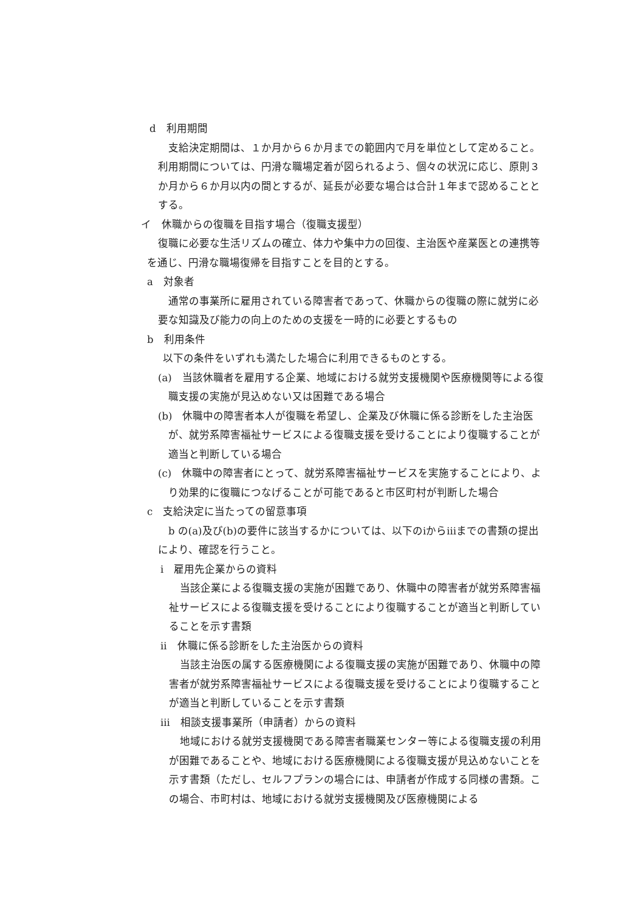d　利用期間
支給決定期間は、１か月から６か月までの範囲内で月を単位として定めること。利用期間については、円滑な職場定着が図られるよう、個々の状況に応じ、原則３か月から６か月以内の間とするが、延長が必要な場合は合計１年まで認めることとする。
イ　休職からの復職を目指す場合（復職支援型）
復職に必要な生活リズムの確立、体力や集中力の回復、主治医や産業医との連携等を通じ、円滑な職場復帰を目指すことを目的とする。
a　対象者
通常の事業所に雇用されている障害者であって、休職からの復職の際に就労に必要な知識及び能力の向上のための支援を一時的に必要とするもの
b　利用条件
以下の条件をいずれも満たした場合に利用できるものとする。
(a)　当該休職者を雇用する企業、地域における就労支援機関や医療機関等による復職支援の実施が見込めない又は困難である場合
(b)　休職中の障害者本人が復職を希望し、企業及び休職に係る診断をした主治医が、就労系障害福祉サービスによる復職支援を受けることにより復職することが適当と判断している場合
(c)　休職中の障害者にとって、就労系障害福祉サービスを実施することにより、より効果的に復職につなげることが可能であると市区町村が判断した場合
c　支給決定に当たっての留意事項
b の(a)及び(b)の要件に該当するかについては、以下のⅰからⅲまでの書類の提出により、確認を行うこと。
ⅰ　雇用先企業からの資料
当該企業による復職支援の実施が困難であり、休職中の障害者が就労系障害福祉サービスによる復職支援を受けることにより復職することが適当と判断していることを示す書類
ⅱ　休職に係る診断をした主治医からの資料
当該主治医の属する医療機関による復職支援の実施が困難であり、休職中の障害者が就労系障害福祉サービスによる復職支援を受けることにより復職することが適当と判断していることを示す書類
ⅲ　相談支援事業所（申請者）からの資料
地域における就労支援機関である障害者職業センター等による復職支援の利用が困難であることや、地域における医療機関による復職支援が見込めないことを示す書類（ただし、セルフプランの場合には、申請者が作成する同様の書類。この場合、市町村は、地域における就労支援機関及び医療機関による